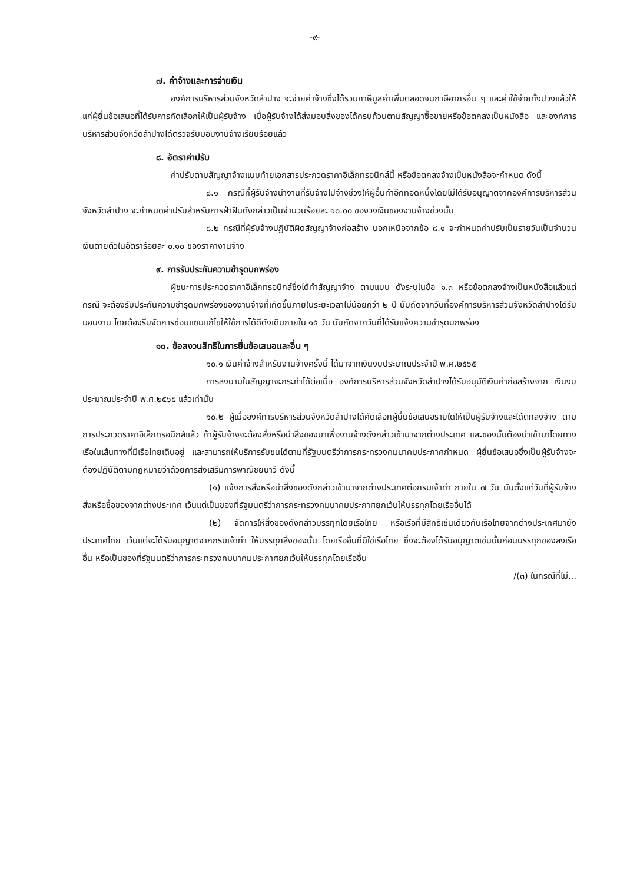-๙-
๗. ค่าจ้างและการจ่ายเงิน
องค์การบริหารส่วนจังหวัดลำปาง จะจ่ายค่าจ้างซึ่งได้รวมภาษีมูลค่าเพิ่มตลอดจนภาษีอากรอื่น ๆ และค่าใช้จ่ายทั้งปวงแล้วให้แก่ผู้ยื่นข้อเสนอที่ได้รับการคัดเลือกให้เป็นผู้รับจ้าง เมื่อผู้รับจ้างได้ส่งมอบสิ่งของได้ครบถ้วนตามสัญญาซื้อขายหรือข้อตกลงเป็นหนังสือ และองค์การบริหารส่วนจังหวัดลำปางได้ตรวจรับมอบงานจ้างเรียบร้อยแล้ว
๘. อัตราค่าปรับ
ค่าปรับตามสัญญาจ้างแนบท้ายเอกสารประกวดราคาอิเล็กทรอนิกส์นี้ หรือข้อตกลงจ้างเป็นหนังสือจะกำหนด ดังนี้
๘.๑ กรณีที่ผู้รับจ้างนำงานที่รับจ้างไปจ้างช่วงให้ผู้อื่นทำอีกทอดหนึ่งโดยไม่ได้รับอนุญาตจากองค์การบริหารส่วนจังหวัดลำปาง จะกำหนดค่าปรับสำหรับการฝ่าฝืนดังกล่าวเป็นจำนวนร้อยละ ๑๐.๐๐ ของวงเงินของงานจ้างช่วงนั้น
๘.๒ กรณีที่ผู้รับจ้างปฏิบัติผิดสัญญาจ้างก่อสร้าง นอกเหนือจากข้อ ๘.๑ จะกำหนดค่าปรับเป็นรายวันเป็นจำนวนเงินตายตัวในอัตราร้อยละ ๐.๑๐ ของราคางานจ้าง
๙. การรับประกันความชำรุดบกพร่อง
ผู้ชนะการประกวดราคาอิเล็กทรอนิกส์ซึ่งได้ทำสัญญาจ้าง ตามแบบ ดังระบุในข้อ ๑.๓ หรือข้อตกลงจ้างเป็นหนังสือแล้วแต่กรณี จะต้องรับประกันความชำรุดบกพร่องของงานจ้างที่เกิดขึ้นภายในระยะเวลาไม่น้อยกว่า ๒ ปี นับถัดจากวันที่องค์การบริหารส่วนจังหวัดลำปางได้รับมอบงาน โดยต้องรีบจัดการซ่อมแซมแก้ไขให้ใช้การได้ดีดังเดิมภายใน ๑๕ วัน นับถัดจากวันที่ได้รับแจ้งความชำรุดบกพร่อง
๑๐. ข้อสงวนสิทธิในการยื่นข้อเสนอและอื่น ๆ
๑๐.๑ เงินค่าจ้างสำหรับงานจ้างครั้งนี้ ได้มาจากเงินงบประมาณประจำปี พ.ศ.๒๕๖๕
การลงนามในสัญญาจะกระทำได้ต่อเมื่อ องค์การบริหารส่วนจังหวัดลำปางได้รับอนุมัติเงินค่าก่อสร้างจาก เงินงบประมาณประจำปี พ.ศ.๒๕๖๕ แล้วเท่านั้น
๑๐.๒ ผู้เมื่อองค์การบริหารส่วนจังหวัดลำปางได้คัดเลือกผู้ยื่นข้อเสนอรายใดให้เป็นผู้รับจ้างและได้ตกลงจ้าง ตามการประกวดราคาอิเล็กทรอนิกส์แล้ว ถ้าผู้รับจ้างจะต้องสั่งหรือนำสิ่งของมาเพื่องานจ้างดังกล่าวเข้ามาจากต่างประเทศ และของนั้นต้องนำเข้ามาโดยทางเรือในเส้นทางที่มีเรือไทยเดินอยู่ และสามารถให้บริการรับขนได้ตามที่รัฐมนตรีว่าการกระทรวงคมนาคมประกาศกำหนด ผู้ยื่นข้อเสนอซึ่งเป็นผู้รับจ้างจะต้องปฏิบัติตามกฎหมายว่าด้วยการส่งเสริมการพาณิชยนาวี ดังนี้
(๑) แจ้งการสั่งหรือนำสิ่งของดังกล่าวเข้ามาจากต่างประเทศต่อกรมเจ้าท่า ภายใน ๗ วัน นับตั้งแต่วันที่ผู้รับจ้างสั่งหรือซื้อของจากต่างประเทศ เว้นแต่เป็นของที่รัฐมนตรีว่าการกระทรวงคมนาคมประกาศยกเว้นให้บรรทุกโดยเรืออื่นได้
(๒) จัดการให้สิ่งของดังกล่าวบรรทุกโดยเรือไทย หรือเรือที่มีสิทธิเช่นเดียวกับเรือไทยจากต่างประเทศมายังประเทศไทย เว้นแต่จะได้รับอนุญาตจากกรมเจ้าท่า ให้บรรทุกสิ่งของนั้น โดยเรืออื่นที่มิใช่เรือไทย ซึ่งจะต้องได้รับอนุญาตเช่นนั้นก่อนบรรทุกของลงเรืออื่น หรือเป็นของที่รัฐมนตรีว่าการกระทรวงคมนาคมประกาศยกเว้นให้บรรทุกโดยเรืออื่น
/(๓) ในกรณีที่ไม่...